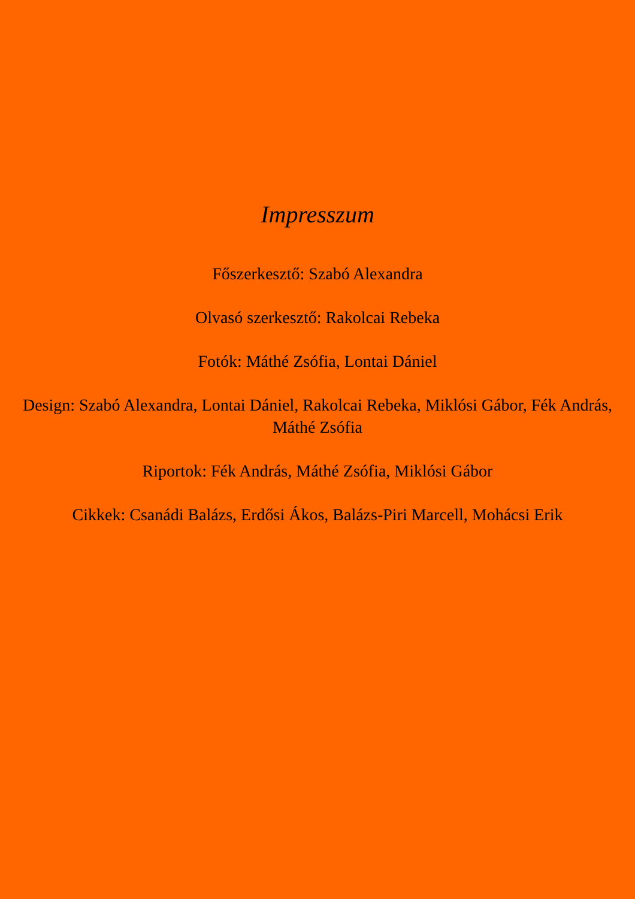Impresszum
Főszerkesztő: Szabó Alexandra
Olvasó szerkesztő: Rakolcai Rebeka
Fotók: Máthé Zsófia, Lontai Dániel
Design: Szabó Alexandra, Lontai Dániel, Rakolcai Rebeka, Miklósi Gábor, Fék András, Máthé Zsófia
Riportok: Fék András, Máthé Zsófia, Miklósi Gábor
Cikkek: Csanádi Balázs, Erdősi Ákos, Balázs-Piri Marcell, Mohácsi Erik